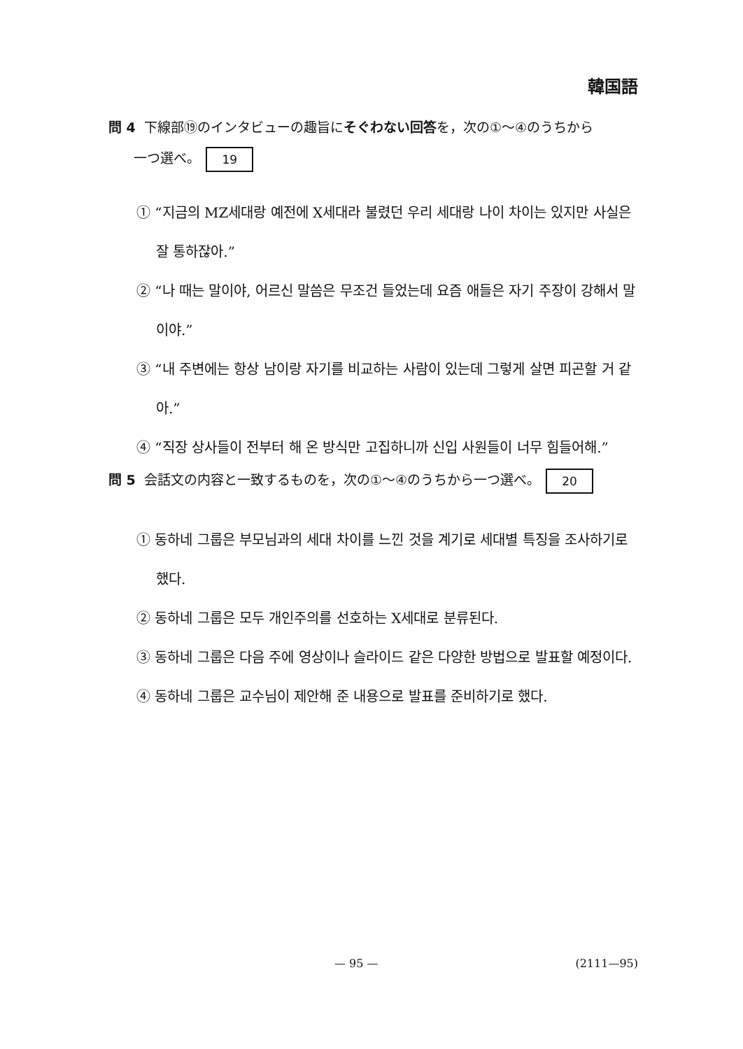韓国語
問 4 下線部⑲のインタビューの趣旨にそぐわない回答を，次の①～④のうちから
一つ選べ。 19
① “지금의 MZ세대랑 예전에 X세대라 불렸던 우리 세대랑 나이 차이는 있지만 사실은 잘 통하잖아.”
② “나 때는 말이야, 어르신 말씀은 무조건 들었는데 요즘 애들은 자기 주장이 강해서 말이야.”
③ “내 주변에는 항상 남이랑 자기를 비교하는 사람이 있는데 그렇게 살면 피곤할 거 같아.”
④ “직장 상사들이 전부터 해 온 방식만 고집하니까 신입 사원들이 너무 힘들어해.”
問 5 会話文の内容と一致するものを，次の①～④のうちから一つ選べ。 20
① 동하네 그룹은 부모님과의 세대 차이를 느낀 것을 계기로 세대별 특징을 조사하기로 했다.
② 동하네 그룹은 모두 개인주의를 선호하는 X세대로 분류된다.
③ 동하네 그룹은 다음 주에 영상이나 슬라이드 같은 다양한 방법으로 발표할 예정이다.
④ 동하네 그룹은 교수님이 제안해 준 내용으로 발표를 준비하기로 했다.
— 95 — (2111—95)